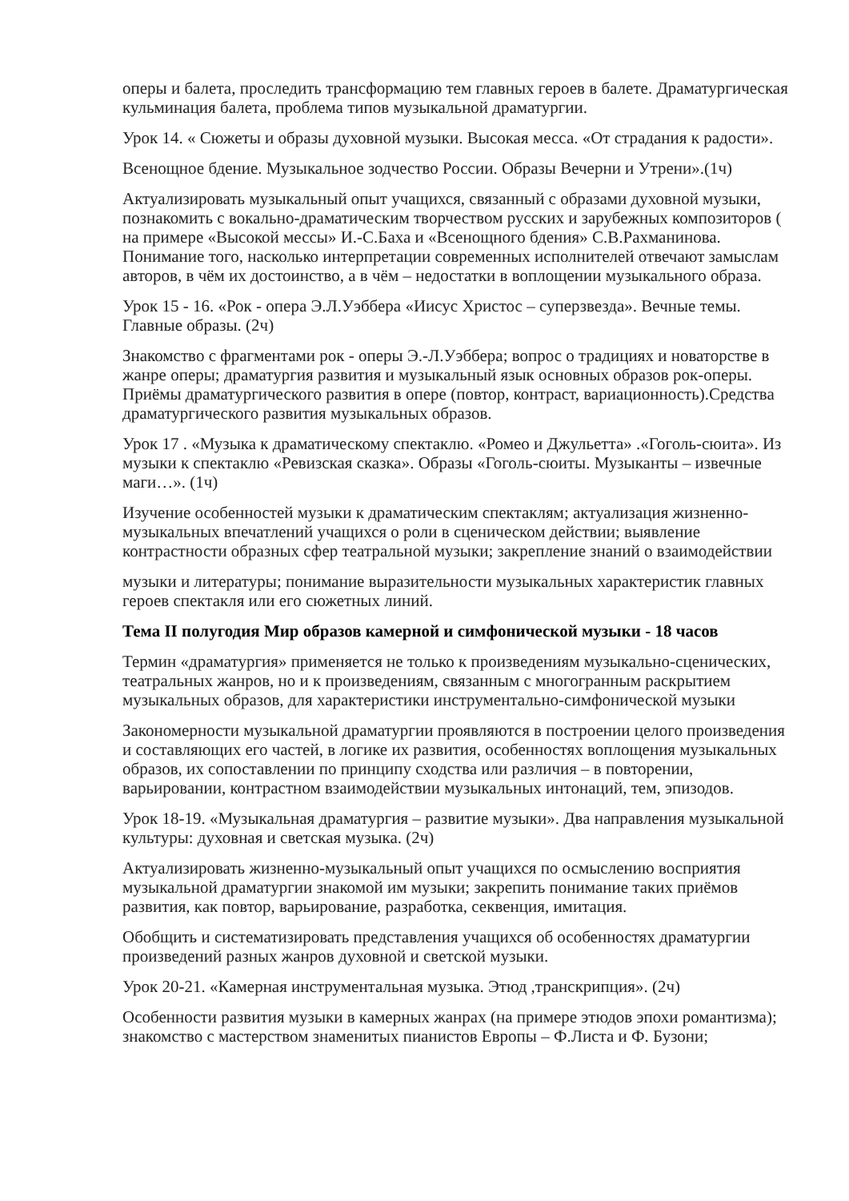оперы и балета, проследить трансформацию тем главных героев в балете. Драматургическая кульминация балета, проблема типов музыкальной драматургии.
Урок 14. « Сюжеты и образы духовной музыки. Высокая месса. «От страдания к радости».
Всенощное бдение. Музыкальное зодчество России. Образы Вечерни и Утрени».(1ч)
Актуализировать музыкальный опыт учащихся, связанный с образами духовной музыки, познакомить с вокально-драматическим творчеством русских и зарубежных композиторов ( на примере «Высокой мессы» И.-С.Баха и «Всенощного бдения» С.В.Рахманинова. Понимание того, насколько интерпретации современных исполнителей отвечают замыслам авторов, в чём их достоинство, а в чём – недостатки в воплощении музыкального образа.
Урок 15 - 16. «Рок - опера Э.Л.Уэббера «Иисус Христос – суперзвезда». Вечные темы. Главные образы. (2ч)
Знакомство с фрагментами рок - оперы Э.-Л.Уэббера; вопрос о традициях и новаторстве в жанре оперы; драматургия развития и музыкальный язык основных образов рок-оперы. Приёмы драматургического развития в опере (повтор, контраст, вариационность).Средства драматургического развития музыкальных образов.
Урок 17 . «Музыка к драматическому спектаклю. «Ромео и Джульетта» .«Гоголь-сюита». Из музыки к спектаклю «Ревизская сказка». Образы «Гоголь-сюиты. Музыканты – извечные маги…». (1ч)
Изучение особенностей музыки к драматическим спектаклям; актуализация жизненно-музыкальных впечатлений учащихся о роли в сценическом действии; выявление контрастности образных сфер театральной музыки; закрепление знаний о взаимодействии
музыки и литературы; понимание выразительности музыкальных характеристик главных героев спектакля или его сюжетных линий.
Тема II полугодия Мир образов камерной и симфонической музыки - 18 часов
Термин «драматургия» применяется не только к произведениям музыкально-сценических, театральных жанров, но и к произведениям, связанным с многогранным раскрытием музыкальных образов, для характеристики инструментально-симфонической музыки
Закономерности музыкальной драматургии проявляются в построении целого произведения и составляющих его частей, в логике их развития, особенностях воплощения музыкальных образов, их сопоставлении по принципу сходства или различия – в повторении, варьировании, контрастном взаимодействии музыкальных интонаций, тем, эпизодов.
Урок 18-19. «Музыкальная драматургия – развитие музыки». Два направления музыкальной культуры: духовная и светская музыка. (2ч)
Актуализировать жизненно-музыкальный опыт учащихся по осмыслению восприятия музыкальной драматургии знакомой им музыки; закрепить понимание таких приёмов развития, как повтор, варьирование, разработка, секвенция, имитация.
Обобщить и систематизировать представления учащихся об особенностях драматургии произведений разных жанров духовной и светской музыки.
Урок 20-21. «Камерная инструментальная музыка. Этюд ,транскрипция». (2ч)
Особенности развития музыки в камерных жанрах (на примере этюдов эпохи романтизма); знакомство с мастерством знаменитых пианистов Европы – Ф.Листа и Ф. Бузони;